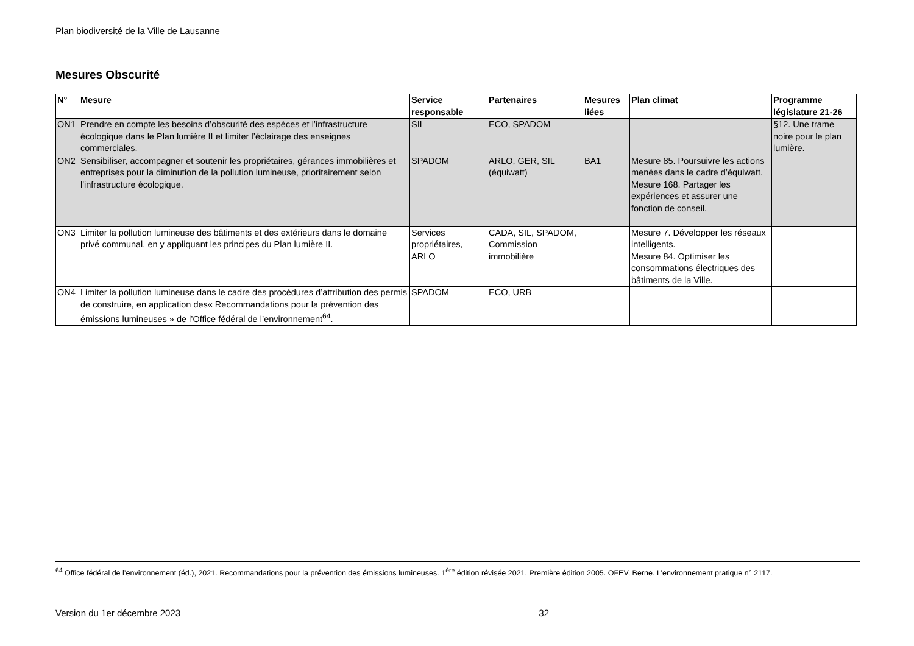Plan biodiversité de la Ville de Lausanne
Mesures Obscurité
| N° | Mesure | Service responsable | Partenaires | Mesures liées | Plan climat | Programme législature 21-26 |
| --- | --- | --- | --- | --- | --- | --- |
| ON1 | Prendre en compte les besoins d’obscurité des espèces et l’infrastructure écologique dans le Plan lumière II et limiter l’éclairage des enseignes commerciales. | SIL | ECO, SPADOM | | | §12. Une trame noire pour le plan lumière. |
| ON2 | Sensibiliser, accompagner et soutenir les propriétaires, gérances immobilières et entreprises pour la diminution de la pollution lumineuse, prioritairement selon l'infrastructure écologique. | SPADOM | ARLO, GER, SIL (équiwatt) | BA1 | Mesure 85. Poursuivre les actions menées dans le cadre d’équiwatt. Mesure 168. Partager les expériences et assurer une fonction de conseil. | |
| ON3 | Limiter la pollution lumineuse des bâtiments et des extérieurs dans le domaine privé communal, en y appliquant les principes du Plan lumière II. | Services propriétaires, ARLO | CADA, SIL, SPADOM, Commission immobilière | | Mesure 7. Développer les réseaux intelligents. Mesure 84. Optimiser les consommations électriques des bâtiments de la Ville. | |
| ON4 | Limiter la pollution lumineuse dans le cadre des procédures d’attribution des permis de construire, en application des« Recommandations pour la prévention des émissions lumineuses » de l’Office fédéral de l’environnement<sup>64</sup>. | SPADOM | ECO, URB | | | |
<sup>64</sup> Office fédéral de l’environnement (éd.), 2021. Recommandations pour la prévention des émissions lumineuses. 1<sup>ère</sup> édition révisée 2021. Première édition 2005. OFEV, Berne. L’environnement pratique n° 2117.
Version du 1er décembre 2023 32